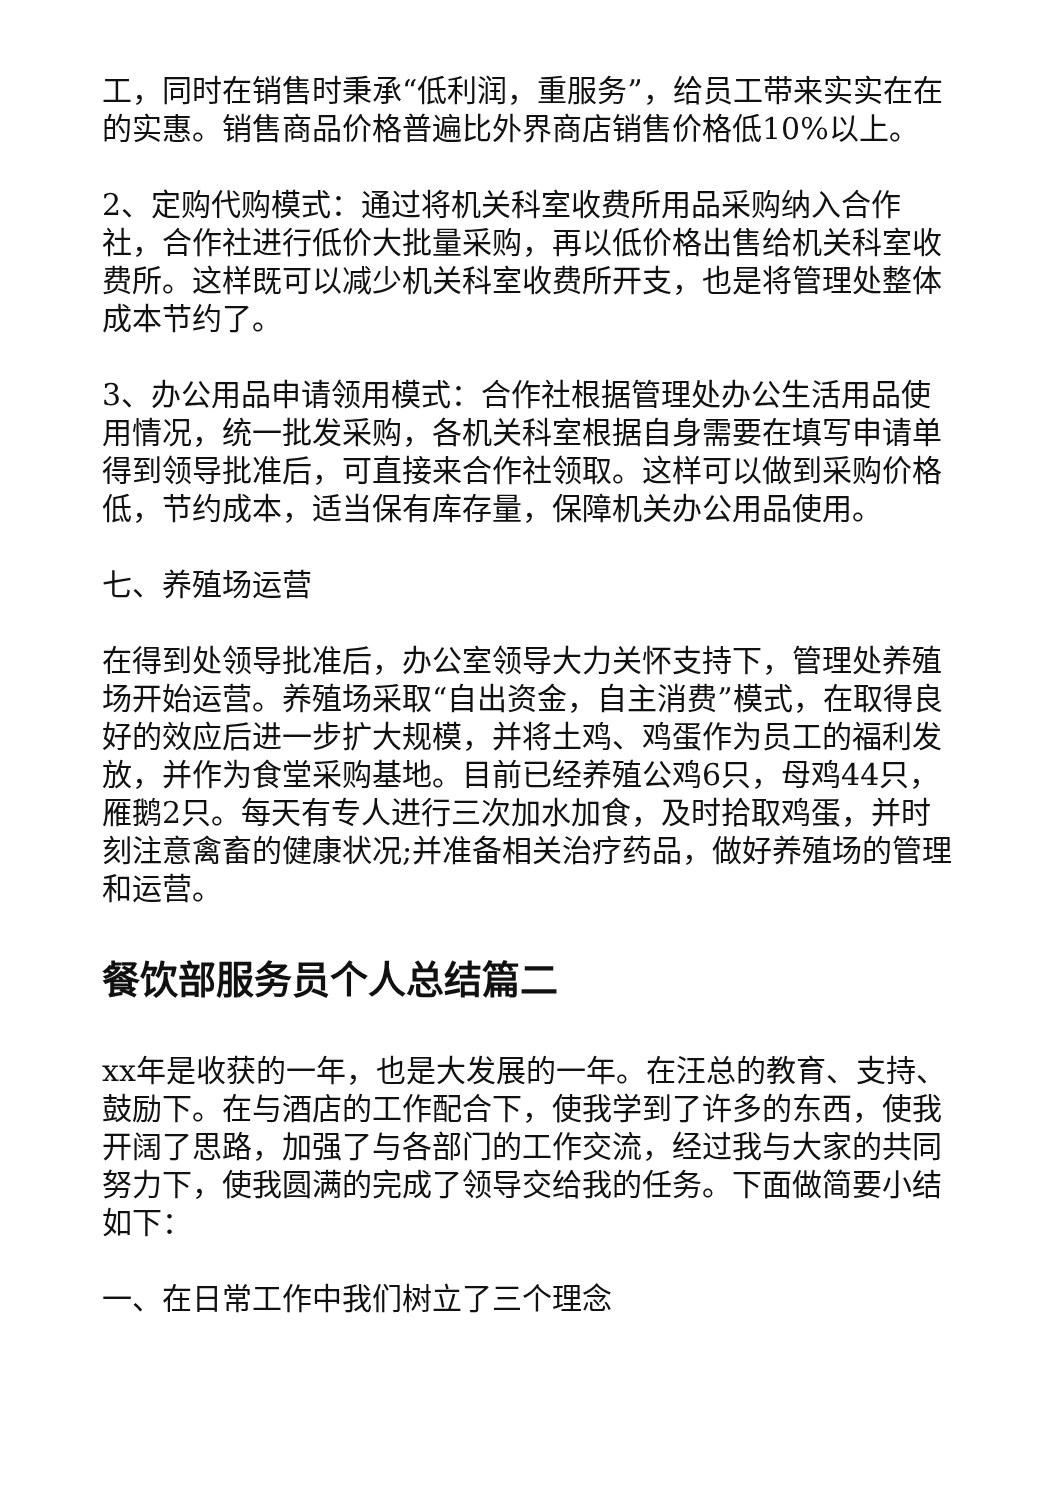工，同时在销售时秉承“低利润，重服务”，给员工带来实实在在的实惠。销售商品价格普遍比外界商店销售价格低10%以上。
2、定购代购模式：通过将机关科室收费所用品采购纳入合作社，合作社进行低价大批量采购，再以低价格出售给机关科室收费所。这样既可以减少机关科室收费所开支，也是将管理处整体成本节约了。
3、办公用品申请领用模式：合作社根据管理处办公生活用品使用情况，统一批发采购，各机关科室根据自身需要在填写申请单得到领导批准后，可直接来合作社领取。这样可以做到采购价格低，节约成本，适当保有库存量，保障机关办公用品使用。
七、养殖场运营
在得到处领导批准后，办公室领导大力关怀支持下，管理处养殖场开始运营。养殖场采取“自出资金，自主消费”模式，在取得良好的效应后进一步扩大规模，并将土鸡、鸡蛋作为员工的福利发放，并作为食堂采购基地。目前已经养殖公鸡6只，母鸡44只，雁鹅2只。每天有专人进行三次加水加食，及时拾取鸡蛋，并时刻注意禽畜的健康状况;并准备相关治疗药品，做好养殖场的管理和运营。
餐饮部服务员个人总结篇二
xx年是收获的一年，也是大发展的一年。在汪总的教育、支持、鼓励下。在与酒店的工作配合下，使我学到了许多的东西，使我开阔了思路，加强了与各部门的工作交流，经过我与大家的共同努力下，使我圆满的完成了领导交给我的任务。下面做简要小结如下：
一、在日常工作中我们树立了三个理念